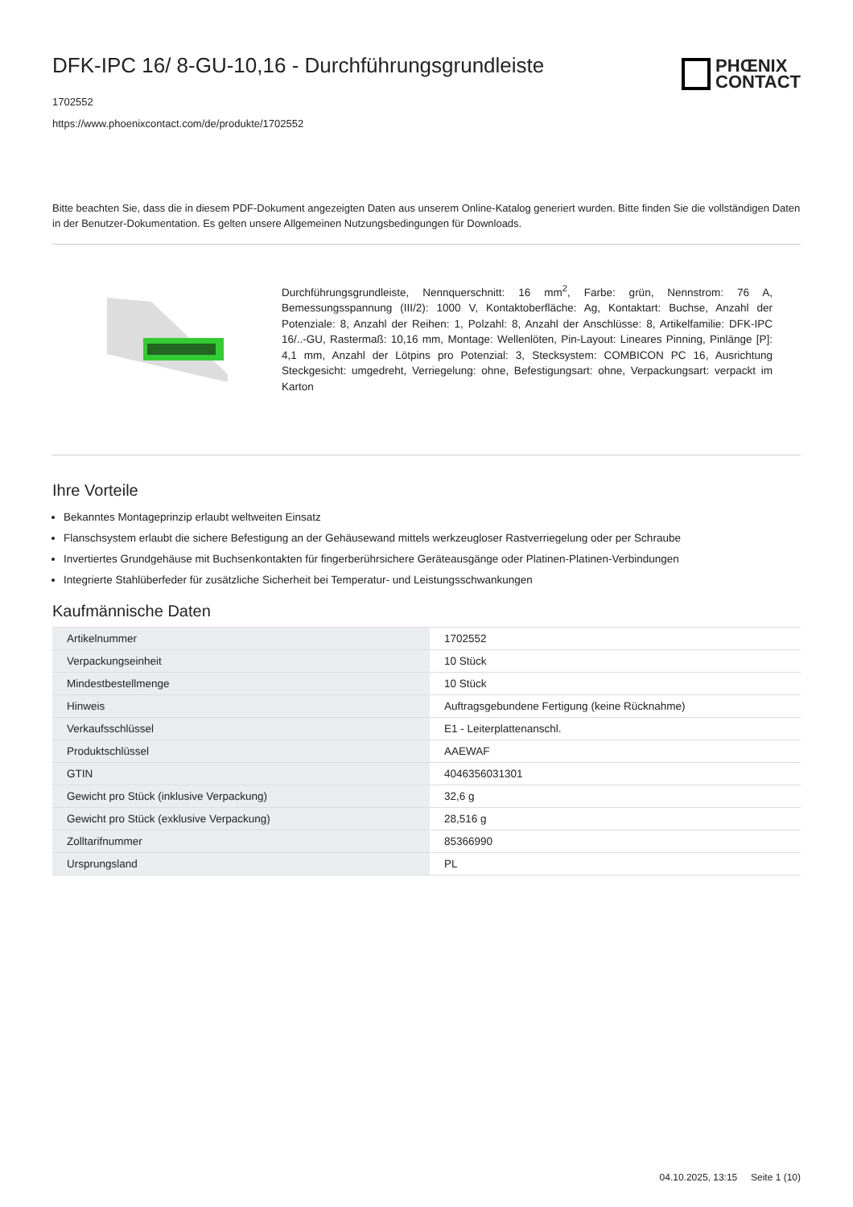DFK-IPC 16/ 8-GU-10,16 - Durchführungsgrundleiste
1702552
https://www.phoenixcontact.com/de/produkte/1702552
PHŒNIX
CONTACT
Bitte beachten Sie, dass die in diesem PDF-Dokument angezeigten Daten aus unserem Online-Katalog generiert wurden. Bitte finden Sie die vollständigen Daten in der Benutzer-Dokumentation. Es gelten unsere Allgemeinen Nutzungsbedingungen für Downloads.
Durchführungsgrundleiste, Nennquerschnitt: 16 mm<sup>2</sup>, Farbe: grün, Nennstrom: 76 A, Bemessungsspannung (III/2): 1000 V, Kontaktoberfläche: Ag, Kontaktart: Buchse, Anzahl der Potenziale: 8, Anzahl der Reihen: 1, Polzahl: 8, Anzahl der Anschlüsse: 8, Artikelfamilie: DFK-IPC 16/..-GU, Rastermaß: 10,16 mm, Montage: Wellenlöten, Pin-Layout: Lineares Pinning, Pinlänge [P]: 4,1 mm, Anzahl der Lötpins pro Potenzial: 3, Stecksystem: COMBICON PC 16, Ausrichtung Steckgesicht: umgedreht, Verriegelung: ohne, Befestigungsart: ohne, Verpackungsart: verpackt im Karton
Ihre Vorteile
Bekanntes Montageprinzip erlaubt weltweiten Einsatz
Flanschsystem erlaubt die sichere Befestigung an der Gehäusewand mittels werkzeugloser Rastverriegelung oder per Schraube
Invertiertes Grundgehäuse mit Buchsenkontakten für fingerberührsichere Geräteausgänge oder Platinen-Platinen-Verbindungen
Integrierte Stahlüberfeder für zusätzliche Sicherheit bei Temperatur- und Leistungsschwankungen
Kaufmännische Daten
| Artikelnummer | 1702552 |
| Verpackungseinheit | 10 Stück |
| Mindestbestellmenge | 10 Stück |
| Hinweis | Auftragsgebundene Fertigung (keine Rücknahme) |
| Verkaufsschlüssel | E1 - Leiterplattenanschl. |
| Produktschlüssel | AAEWAF |
| GTIN | 4046356031301 |
| Gewicht pro Stück (inklusive Verpackung) | 32,6 g |
| Gewicht pro Stück (exklusive Verpackung) | 28,516 g |
| Zolltarifnummer | 85366990 |
| Ursprungsland | PL |
04.10.2025, 13:15 Seite 1 (10)